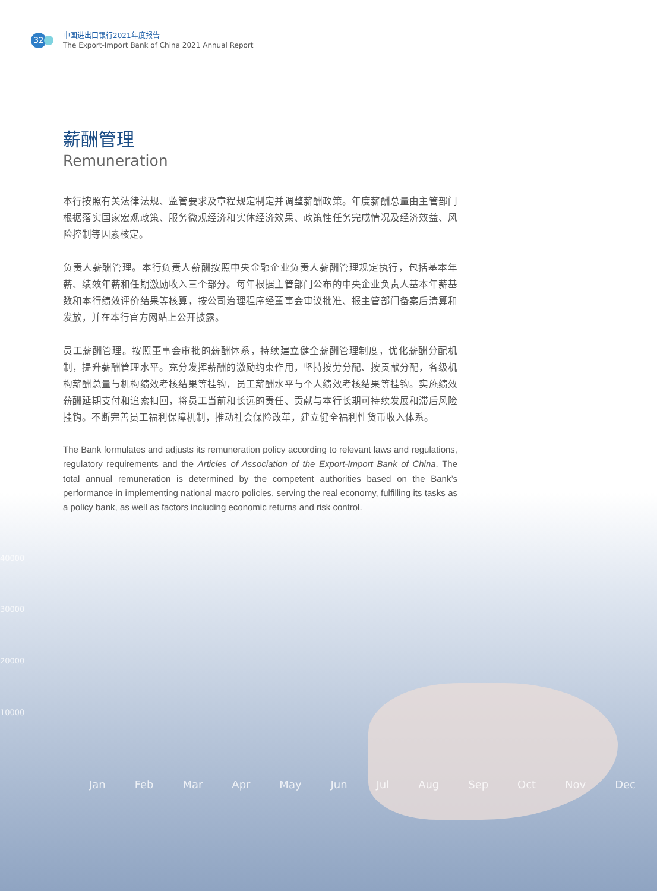40000
30000
20000
10000
Jan Feb Mar Apr May Jun Jul Aug Sep Oct Nov Dec
32
中国进出口银行2021年度报告
The Export-Import Bank of China 2021 Annual Report
薪酬管理
Remuneration
本行按照有关法律法规、监管要求及章程规定制定并调整薪酬政策。年度薪酬总量由主管部门根据落实国家宏观政策、服务微观经济和实体经济效果、政策性任务完成情况及经济效益、风险控制等因素核定。
负责人薪酬管理。本行负责人薪酬按照中央金融企业负责人薪酬管理规定执行，包括基本年薪、绩效年薪和任期激励收入三个部分。每年根据主管部门公布的中央企业负责人基本年薪基数和本行绩效评价结果等核算，按公司治理程序经董事会审议批准、报主管部门备案后清算和发放，并在本行官方网站上公开披露。
员工薪酬管理。按照董事会审批的薪酬体系，持续建立健全薪酬管理制度，优化薪酬分配机制，提升薪酬管理水平。充分发挥薪酬的激励约束作用，坚持按劳分配、按贡献分配，各级机构薪酬总量与机构绩效考核结果等挂钩，员工薪酬水平与个人绩效考核结果等挂钩。实施绩效薪酬延期支付和追索扣回，将员工当前和长远的责任、贡献与本行长期可持续发展和滞后风险挂钩。不断完善员工福利保障机制，推动社会保险改革，建立健全福利性货币收入体系。
The Bank formulates and adjusts its remuneration policy according to relevant laws and regulations, regulatory requirements and the Articles of Association of the Export-Import Bank of China. The total annual remuneration is determined by the competent authorities based on the Bank’s performance in implementing national macro policies, serving the real economy, fulfilling its tasks as a policy bank, as well as factors including economic returns and risk control.